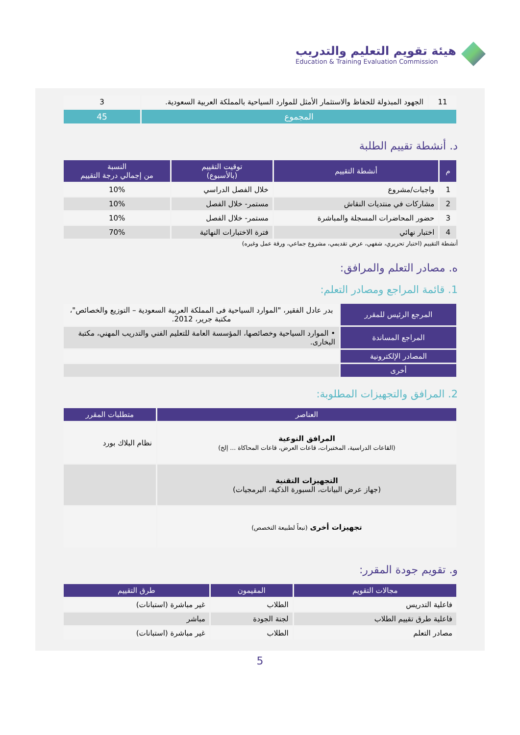هيئة تقويم التعليم والتدريب
Education & Training Evaluation Commission
| 11 | الجهود المبذولة للحفاظ والاستثمار الأمثل للموارد السياحية بالمملكة العربية السعودية. | 3 |
| المجموع | | 45 |
د. أنشطة تقييم الطلبة
| م | أنشطة التقييم | توقيت التقييم (بالأسبوع) | النسبة من إجمالي درجة التقييم |
| --- | --- | --- | --- |
| 1 | واجبات/مشروع | خلال الفصل الدراسي | 10% |
| 2 | مشاركات في منتديات النقاش | مستمر- خلال الفصل | 10% |
| 3 | حضور المحاضرات المسجلة والمباشرة | مستمر- خلال الفصل | 10% |
| 4 | اختبار نهائي | فترة الاختبارات النهائية | 70% |
أنشطة التقييم (اختبار تحريري، شفهي، عرض تقديمي، مشروع جماعي، ورقة عمل وغيره)
ه. مصادر التعلم والمرافق:
1. قائمة المراجع ومصادر التعلم:
| المرجع الرئيس للمقرر | بدر عادل الفقير، "الموارد السياحية فى المملكة العربية السعودية – التوزيع والخصائص"، مكتبة جرير، 2012. |
| المراجع المساندة | • الموارد السياحية وخصائصها، المؤسسة العامة للتعليم الفني والتدريب المهني، مكتبة البخارى. |
| المصادر الإلكترونية | |
| أخرى | |
2. المرافق والتجهيزات المطلوبة:
| العناصر | متطلبات المقرر |
| --- | --- |
| المرافق النوعية (القاعات الدراسية، المختبرات، قاعات العرض، قاعات المحاكاة ... إلخ) | نظام البلاك بورد |
| التجهيزات التقنية (جهاز عرض البيانات، السبورة الذكية، البرمجيات) | |
| تجهيزات أخرى (تبعاً لطبيعة التخصص) | |
و. تقويم جودة المقرر:
| مجالات التقويم | المقيمون | طرق التقييم |
| --- | --- | --- |
| فاعلية التدريس | الطلاب | غير مباشرة (استبانات) |
| فاعلية طرق تقييم الطلاب | لجنة الجودة | مباشر |
| مصادر التعلم | الطلاب | غير مباشرة (استبانات) |
5